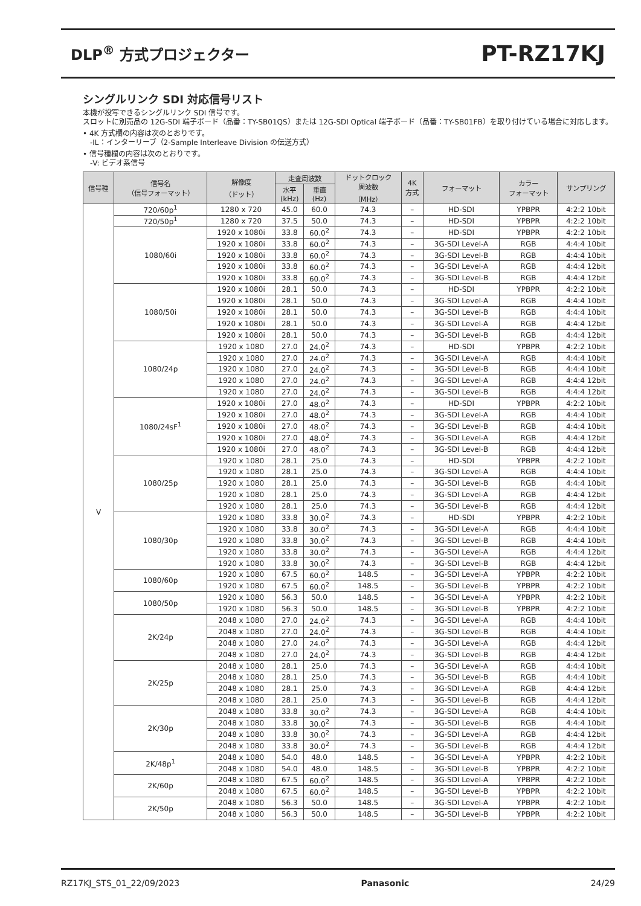DLP<sup>®</sup> 方式プロジェクター
PT-RZ17KJ
シングルリンク SDI 対応信号リスト
本機が投写できるシングルリンク SDI 信号です。
スロットに別売品の 12G-SDI 端子ボード（品番：TY-SB01QS）または 12G-SDI Optical 端子ボード（品番：TY-SB01FB）を取り付けている場合に対応します。
• 4K 方式欄の内容は次のとおりです。
　-IL：インターリーブ（2-Sample Interleave Division の伝送方式）
• 信号種欄の内容は次のとおりです。
　-V: ビデオ系信号
| 信号種 | 信号名 （信号フォーマット） | 解像度 （ドット） | 走査周波数 | | ドットクロック 周波数 （MHz） | 4K 方式 | フォーマット | カラー フォーマット | サンプリング |
| --- | --- | --- | --- | --- | --- | --- | --- | --- | --- |
| | | | 水平 (kHz) | 垂直 (Hz) | | | | | |
| V | 720/60p<sup>1</sup> | 1280 x 720 | 45.0 | 60.0 | 74.3 | – | HD-SDI | YPBPR | 4:2:2 10bit |
| | 720/50p<sup>1</sup> | 1280 x 720 | 37.5 | 50.0 | 74.3 | – | HD-SDI | YPBPR | 4:2:2 10bit |
| | 1080/60i | 1920 x 1080i | 33.8 | 60.0<sup>2</sup> | 74.3 | – | HD-SDI | YPBPR | 4:2:2 10bit |
| | | 1920 x 1080i | 33.8 | 60.0<sup>2</sup> | 74.3 | – | 3G-SDI Level-A | RGB | 4:4:4 10bit |
| | | 1920 x 1080i | 33.8 | 60.0<sup>2</sup> | 74.3 | – | 3G-SDI Level-B | RGB | 4:4:4 10bit |
| | | 1920 x 1080i | 33.8 | 60.0<sup>2</sup> | 74.3 | – | 3G-SDI Level-A | RGB | 4:4:4 12bit |
| | | 1920 x 1080i | 33.8 | 60.0<sup>2</sup> | 74.3 | – | 3G-SDI Level-B | RGB | 4:4:4 12bit |
| | 1080/50i | 1920 x 1080i | 28.1 | 50.0 | 74.3 | – | HD-SDI | YPBPR | 4:2:2 10bit |
| | | 1920 x 1080i | 28.1 | 50.0 | 74.3 | – | 3G-SDI Level-A | RGB | 4:4:4 10bit |
| | | 1920 x 1080i | 28.1 | 50.0 | 74.3 | – | 3G-SDI Level-B | RGB | 4:4:4 10bit |
| | | 1920 x 1080i | 28.1 | 50.0 | 74.3 | – | 3G-SDI Level-A | RGB | 4:4:4 12bit |
| | | 1920 x 1080i | 28.1 | 50.0 | 74.3 | – | 3G-SDI Level-B | RGB | 4:4:4 12bit |
| | 1080/24p | 1920 x 1080 | 27.0 | 24.0<sup>2</sup> | 74.3 | – | HD-SDI | YPBPR | 4:2:2 10bit |
| | | 1920 x 1080 | 27.0 | 24.0<sup>2</sup> | 74.3 | – | 3G-SDI Level-A | RGB | 4:4:4 10bit |
| | | 1920 x 1080 | 27.0 | 24.0<sup>2</sup> | 74.3 | – | 3G-SDI Level-B | RGB | 4:4:4 10bit |
| | | 1920 x 1080 | 27.0 | 24.0<sup>2</sup> | 74.3 | – | 3G-SDI Level-A | RGB | 4:4:4 12bit |
| | | 1920 x 1080 | 27.0 | 24.0<sup>2</sup> | 74.3 | – | 3G-SDI Level-B | RGB | 4:4:4 12bit |
| | 1080/24sF<sup>1</sup> | 1920 x 1080i | 27.0 | 48.0<sup>2</sup> | 74.3 | – | HD-SDI | YPBPR | 4:2:2 10bit |
| | | 1920 x 1080i | 27.0 | 48.0<sup>2</sup> | 74.3 | – | 3G-SDI Level-A | RGB | 4:4:4 10bit |
| | | 1920 x 1080i | 27.0 | 48.0<sup>2</sup> | 74.3 | – | 3G-SDI Level-B | RGB | 4:4:4 10bit |
| | | 1920 x 1080i | 27.0 | 48.0<sup>2</sup> | 74.3 | – | 3G-SDI Level-A | RGB | 4:4:4 12bit |
| | | 1920 x 1080i | 27.0 | 48.0<sup>2</sup> | 74.3 | – | 3G-SDI Level-B | RGB | 4:4:4 12bit |
| | 1080/25p | 1920 x 1080 | 28.1 | 25.0 | 74.3 | – | HD-SDI | YPBPR | 4:2:2 10bit |
| | | 1920 x 1080 | 28.1 | 25.0 | 74.3 | – | 3G-SDI Level-A | RGB | 4:4:4 10bit |
| | | 1920 x 1080 | 28.1 | 25.0 | 74.3 | – | 3G-SDI Level-B | RGB | 4:4:4 10bit |
| | | 1920 x 1080 | 28.1 | 25.0 | 74.3 | – | 3G-SDI Level-A | RGB | 4:4:4 12bit |
| | | 1920 x 1080 | 28.1 | 25.0 | 74.3 | – | 3G-SDI Level-B | RGB | 4:4:4 12bit |
| | 1080/30p | 1920 x 1080 | 33.8 | 30.0<sup>2</sup> | 74.3 | – | HD-SDI | YPBPR | 4:2:2 10bit |
| | | 1920 x 1080 | 33.8 | 30.0<sup>2</sup> | 74.3 | – | 3G-SDI Level-A | RGB | 4:4:4 10bit |
| | | 1920 x 1080 | 33.8 | 30.0<sup>2</sup> | 74.3 | – | 3G-SDI Level-B | RGB | 4:4:4 10bit |
| | | 1920 x 1080 | 33.8 | 30.0<sup>2</sup> | 74.3 | – | 3G-SDI Level-A | RGB | 4:4:4 12bit |
| | | 1920 x 1080 | 33.8 | 30.0<sup>2</sup> | 74.3 | – | 3G-SDI Level-B | RGB | 4:4:4 12bit |
| | 1080/60p | 1920 x 1080 | 67.5 | 60.0<sup>2</sup> | 148.5 | – | 3G-SDI Level-A | YPBPR | 4:2:2 10bit |
| | | 1920 x 1080 | 67.5 | 60.0<sup>2</sup> | 148.5 | – | 3G-SDI Level-B | YPBPR | 4:2:2 10bit |
| | 1080/50p | 1920 x 1080 | 56.3 | 50.0 | 148.5 | – | 3G-SDI Level-A | YPBPR | 4:2:2 10bit |
| | | 1920 x 1080 | 56.3 | 50.0 | 148.5 | – | 3G-SDI Level-B | YPBPR | 4:2:2 10bit |
| | 2K/24p | 2048 x 1080 | 27.0 | 24.0<sup>2</sup> | 74.3 | – | 3G-SDI Level-A | RGB | 4:4:4 10bit |
| | | 2048 x 1080 | 27.0 | 24.0<sup>2</sup> | 74.3 | – | 3G-SDI Level-B | RGB | 4:4:4 10bit |
| | | 2048 x 1080 | 27.0 | 24.0<sup>2</sup> | 74.3 | – | 3G-SDI Level-A | RGB | 4:4:4 12bit |
| | | 2048 x 1080 | 27.0 | 24.0<sup>2</sup> | 74.3 | – | 3G-SDI Level-B | RGB | 4:4:4 12bit |
| | 2K/25p | 2048 x 1080 | 28.1 | 25.0 | 74.3 | – | 3G-SDI Level-A | RGB | 4:4:4 10bit |
| | | 2048 x 1080 | 28.1 | 25.0 | 74.3 | – | 3G-SDI Level-B | RGB | 4:4:4 10bit |
| | | 2048 x 1080 | 28.1 | 25.0 | 74.3 | – | 3G-SDI Level-A | RGB | 4:4:4 12bit |
| | | 2048 x 1080 | 28.1 | 25.0 | 74.3 | – | 3G-SDI Level-B | RGB | 4:4:4 12bit |
| | 2K/30p | 2048 x 1080 | 33.8 | 30.0<sup>2</sup> | 74.3 | – | 3G-SDI Level-A | RGB | 4:4:4 10bit |
| | | 2048 x 1080 | 33.8 | 30.0<sup>2</sup> | 74.3 | – | 3G-SDI Level-B | RGB | 4:4:4 10bit |
| | | 2048 x 1080 | 33.8 | 30.0<sup>2</sup> | 74.3 | – | 3G-SDI Level-A | RGB | 4:4:4 12bit |
| | | 2048 x 1080 | 33.8 | 30.0<sup>2</sup> | 74.3 | – | 3G-SDI Level-B | RGB | 4:4:4 12bit |
| | 2K/48p<sup>1</sup> | 2048 x 1080 | 54.0 | 48.0 | 148.5 | – | 3G-SDI Level-A | YPBPR | 4:2:2 10bit |
| | | 2048 x 1080 | 54.0 | 48.0 | 148.5 | – | 3G-SDI Level-B | YPBPR | 4:2:2 10bit |
| | 2K/60p | 2048 x 1080 | 67.5 | 60.0<sup>2</sup> | 148.5 | – | 3G-SDI Level-A | YPBPR | 4:2:2 10bit |
| | | 2048 x 1080 | 67.5 | 60.0<sup>2</sup> | 148.5 | – | 3G-SDI Level-B | YPBPR | 4:2:2 10bit |
| | 2K/50p | 2048 x 1080 | 56.3 | 50.0 | 148.5 | – | 3G-SDI Level-A | YPBPR | 4:2:2 10bit |
| | | 2048 x 1080 | 56.3 | 50.0 | 148.5 | – | 3G-SDI Level-B | YPBPR | 4:2:2 10bit |
RZ17KJ_STS_01_22/09/2023 Panasonic 24/29